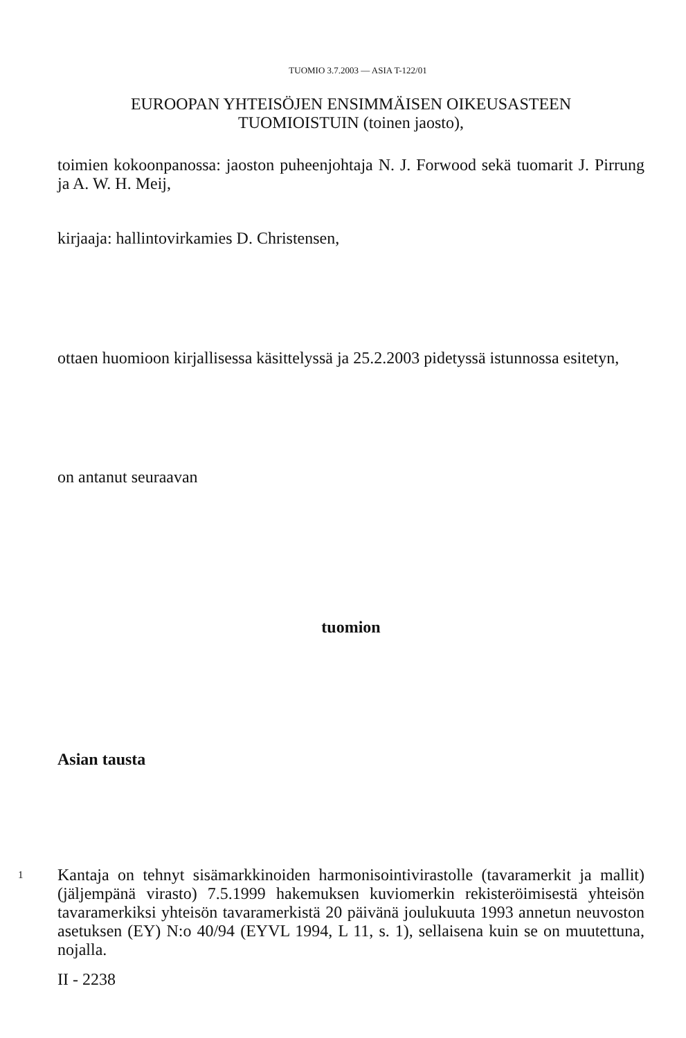TUOMIO 3.7.2003 — ASIA T-122/01
EUROOPAN YHTEISÖJEN ENSIMMÄISEN OIKEUSASTEEN
TUOMIOISTUIN (toinen jaosto),
toimien kokoonpanossa: jaoston puheenjohtaja N. J. Forwood sekä tuomarit J. Pirrung ja A. W. H. Meij,
kirjaaja: hallintovirkamies D. Christensen,
ottaen huomioon kirjallisessa käsittelyssä ja 25.2.2003 pidetyssä istunnossa esitetyn,
on antanut seuraavan
tuomion
Asian tausta
1
Kantaja on tehnyt sisämarkkinoiden harmonisointivirastolle (tavaramerkit ja mallit) (jäljempänä virasto) 7.5.1999 hakemuksen kuviomerkin rekisteröimisestä yhteisön tavaramerkiksi yhteisön tavaramerkistä 20 päivänä joulukuuta 1993 annetun neuvoston asetuksen (EY) N:o 40/94 (EYVL 1994, L 11, s. 1), sellaisena kuin se on muutettuna, nojalla.
II - 2238